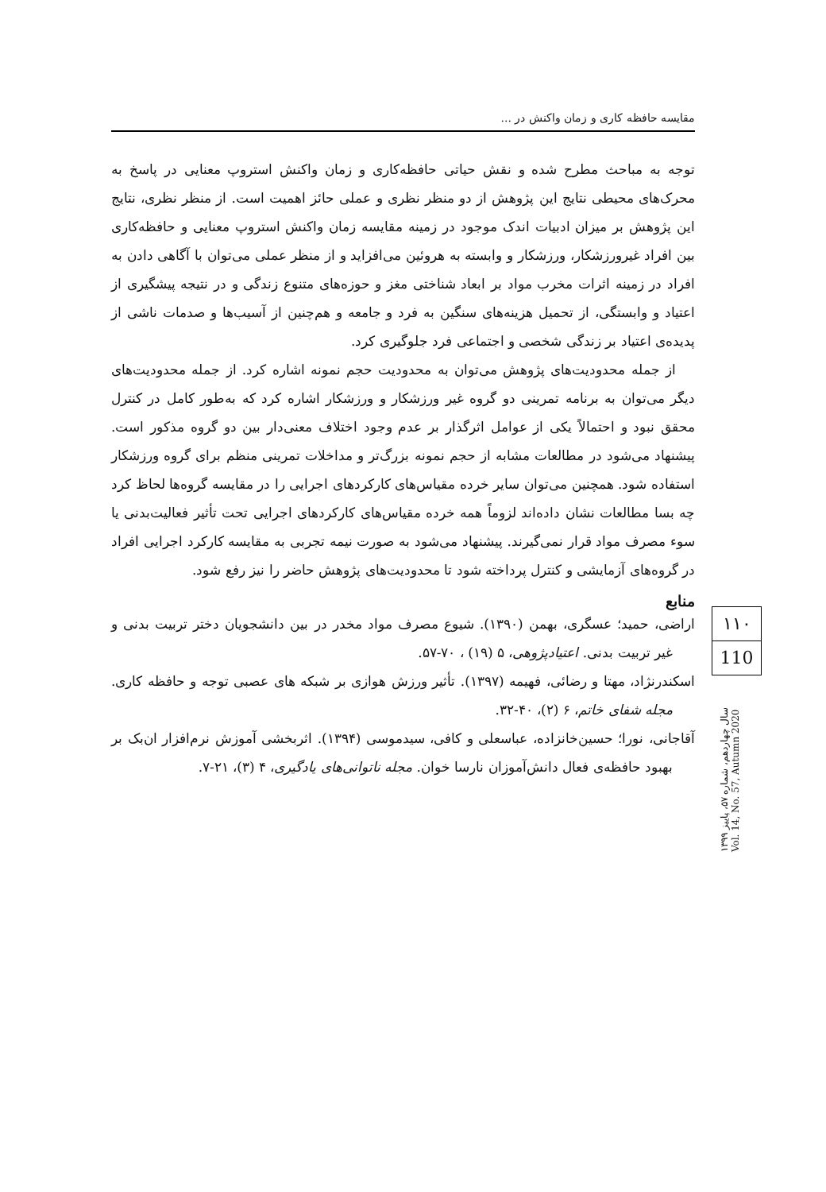مقایسه حافظه کاری و زمان واکنش در ...
توجه به مباحث مطرح شده و نقش حیاتی حافظه‌کاری و زمان واکنش استروپ معنایی در پاسخ به محرک‌های محیطی نتایج این پژوهش از دو منظر نظری و عملی حائز اهمیت است. از منظر نظری، نتایج این پژوهش بر میزان ادبیات اندک موجود در زمینه مقایسه زمان واکنش استروپ معنایی و حافظه‌کاری بین افراد غیرورزشکار، ورزشکار و وابسته به هروئین می‌افزاید و از منظر عملی می‌توان با آگاهی دادن به افراد در زمینه اثرات مخرب مواد بر ابعاد شناختی مغز و حوزه‌های متنوع زندگی و در نتیجه پیشگیری از اعتیاد و وابستگی، از تحمیل هزینه‌های سنگین به فرد و جامعه و هم‌چنین از آسیب‌ها و صدمات ناشی از پدیده‌ی اعتیاد بر زندگی شخصی و اجتماعی فرد جلوگیری کرد.
از جمله محدودیت‌های پژوهش می‌توان به محدودیت حجم نمونه اشاره کرد. از جمله محدودیت‌های دیگر می‌توان به برنامه تمرینی دو گروه غیر ورزشکار و ورزشکار اشاره کرد که به‌طور کامل در کنترل محقق نبود و احتمالاً یکی از عوامل اثرگذار بر عدم وجود اختلاف معنی‌دار بین دو گروه مذکور است. پیشنهاد می‌شود در مطالعات مشابه از حجم نمونه بزرگ‌تر و مداخلات تمرینی منظم برای گروه ورزشکار استفاده شود. همچنین می‌توان سایر خرده مقیاس‌های کارکردهای اجرایی را در مقایسه گروه‌ها لحاظ کرد چه بسا مطالعات نشان داده‌اند لزوماً همه خرده مقیاس‌های کارکردهای اجرایی تحت تأثیر فعالیت‌بدنی یا سوء مصرف مواد قرار نمی‌گیرند. پیشنهاد می‌شود به صورت نیمه تجربی به مقایسه کارکرد اجرایی افراد در گروه‌های آزمایشی و کنترل پرداخته شود تا محدودیت‌های پژوهش حاضر را نیز رفع شود.
منابع
اراضی، حمید؛ عسگری، بهمن (۱۳۹۰). شیوع مصرف مواد مخدر در بین دانشجویان دختر تربیت بدنی و غیر تربیت بدنی. اعتیادپژوهی، ۵ (۱۹) ، ۷۰-۵۷.
اسکندرنژاد، مهتا و رضائی، فهیمه (۱۳۹۷). تأثیر ورزش هوازی بر شبکه های عصبی توجه و حافظه کاری. مجله شفای خاتم، ۶ (۲)، ۴۰-۳۲.
آقاجانی، نورا؛ حسین‌خانزاده، عباسعلی و کافی، سیدموسی (۱۳۹۴). اثربخشی آموزش نرم‌افزار ان‌بک بر بهبود حافظه‌ی فعال دانش‌آموزان نارسا خوان. مجله ناتوانی‌های یادگیری، ۴ (۳)، ۲۱-۷.
۱۱۰
110
سال چهاردهم، شماره ۵۷، پاییز ۱۳۹۹
Vol. 14, No. 57, Autumn 2020